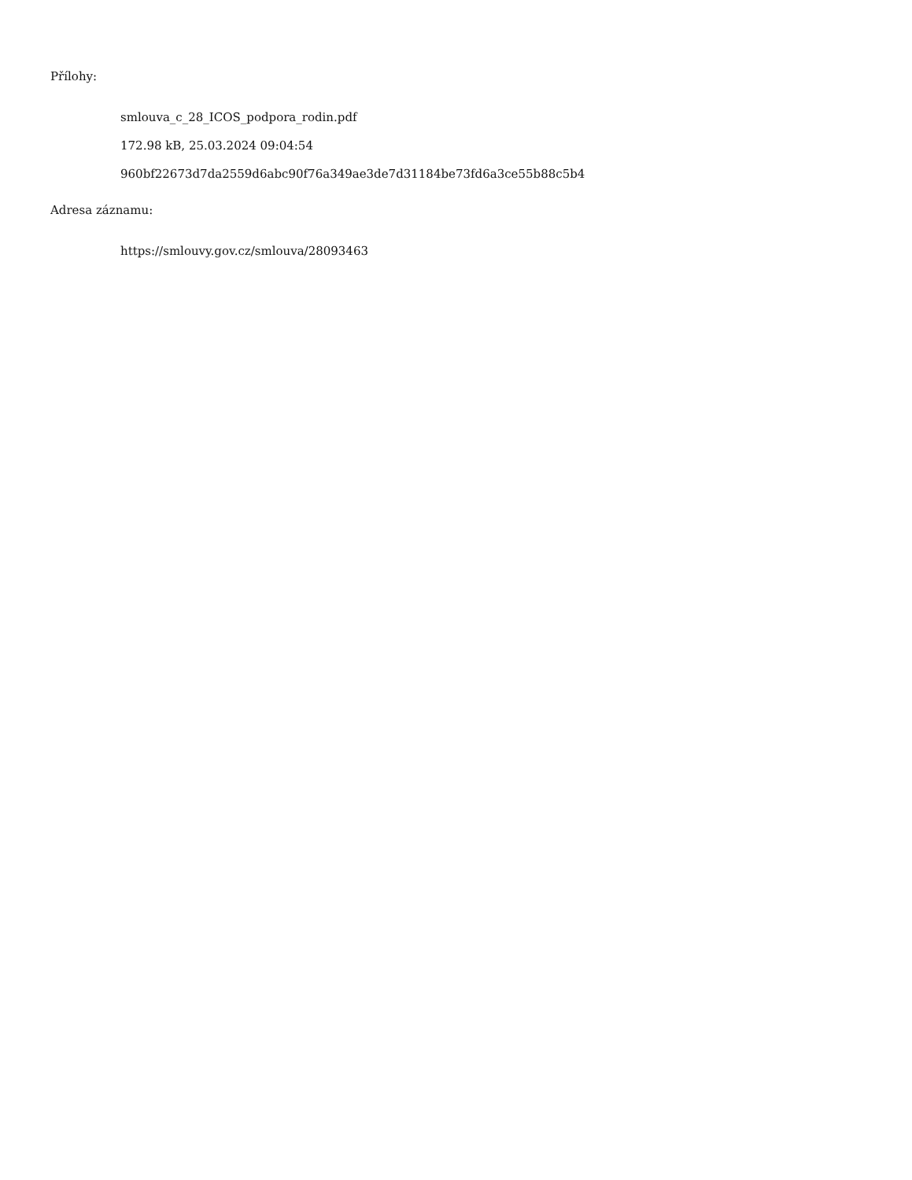Přílohy:
smlouva_c_28_ICOS_podpora_rodin.pdf
172.98 kB, 25.03.2024 09:04:54
960bf22673d7da2559d6abc90f76a349ae3de7d31184be73fd6a3ce55b88c5b4
Adresa záznamu:
https://smlouvy.gov.cz/smlouva/28093463